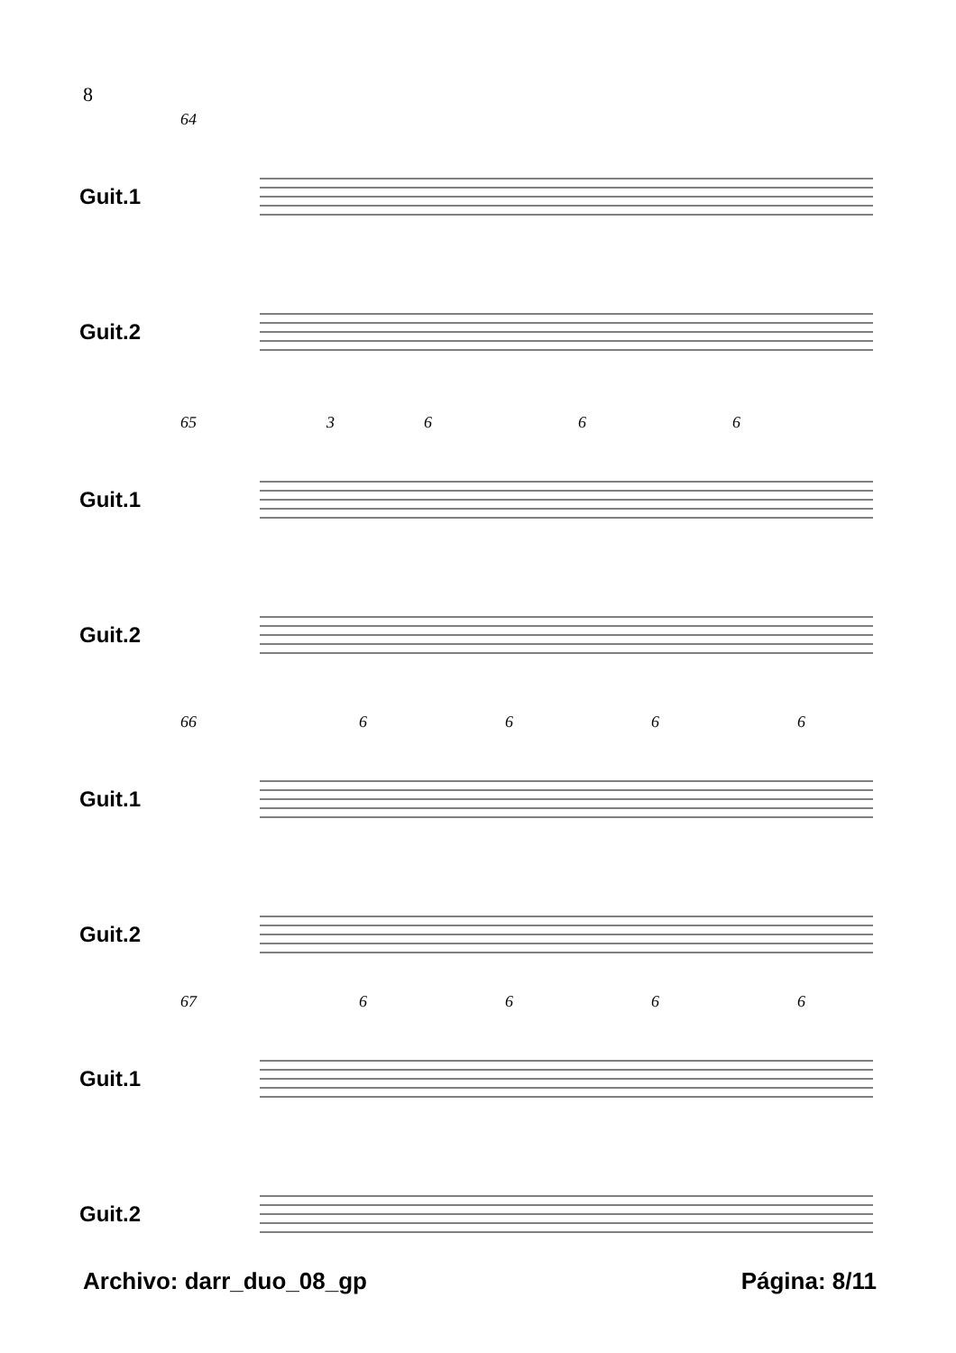8
64
Guit.1
Guit.2
65 3 6 6 6
Guit.1
Guit.2
66 6 6 6 6
Guit.1
Guit.2
67 6 6 6 6
Guit.1
Guit.2
Archivo: darr_duo_08_gp Página: 8/11